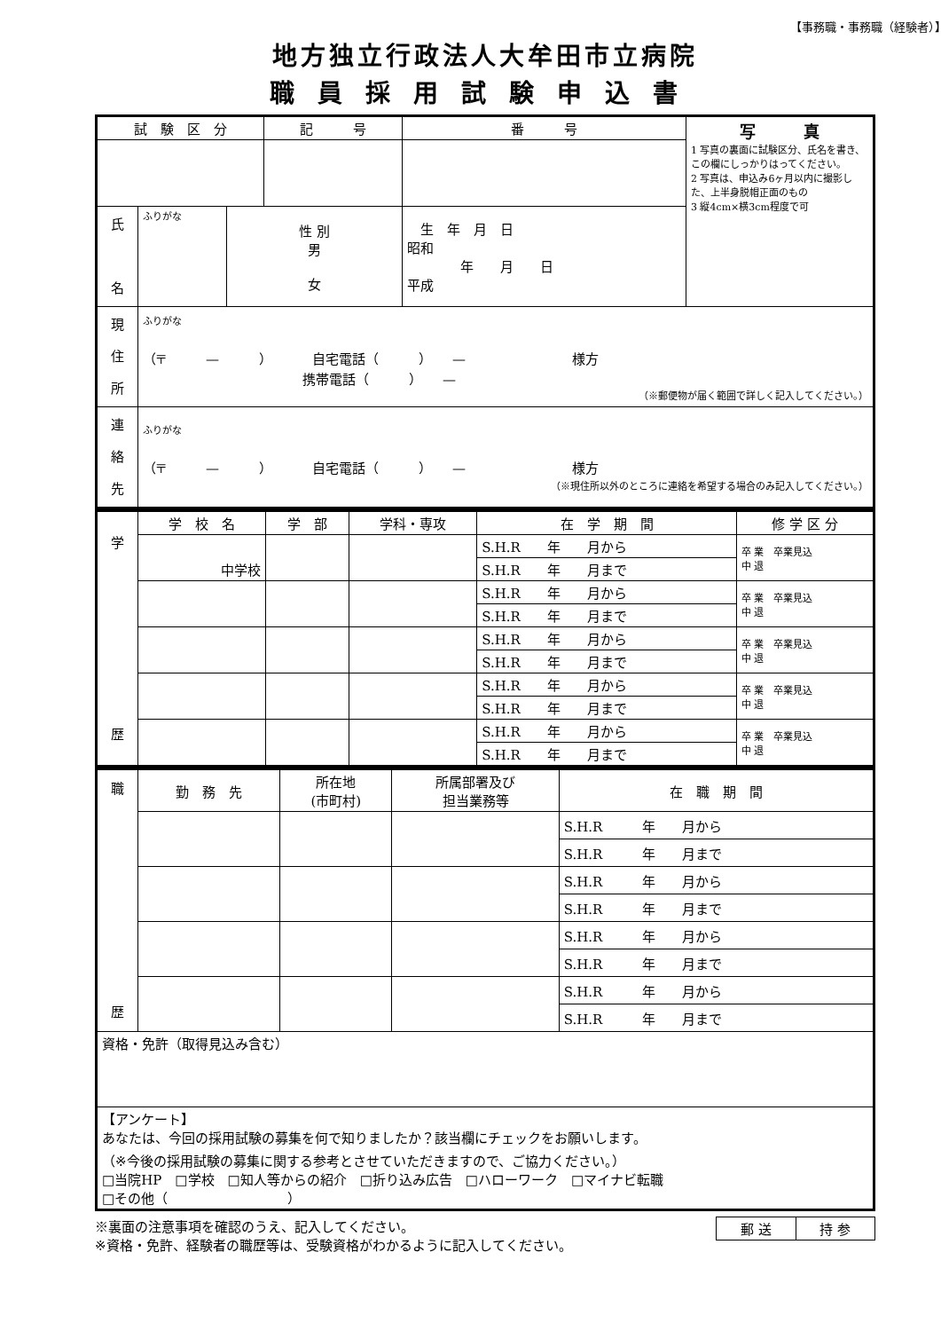【事務職・事務職（経験者）】
地方独立行政法人大牟田市立病院
職員採用試験申込書
| 試 験 区 分 | | | 記 号 | | 番 号 | 写 真 1 写真の裏面に試験区分、氏名を書き、この欄にしっかりはってください。 2 写真は、申込み6ヶ月以内に撮影した、上半身脱帽正面のもの 3 縦4cm×横3cm程度で可 |
| 氏 名 | ふりがな | 性 別 男 女 | | 生 年 月 日 昭和 年 月 日 平成 | | |
| 現 住 所 | ふりがな （〒 — ） 自宅電話（ ） — 様方 携帯電話（ ） — （※郵便物が届く範囲で詳しく記入してください。） | | | | | |
| 連 絡 先 | ふりがな （〒 — ） 自宅電話（ ） — 様方 （※現住所以外のところに連絡を希望する場合のみ記入してください。） | | | | | |
| 学 歴 | 学 校 名 | 学 部 | 学科・専攻 | 在 学 期 間 | 修 学 区 分 |
| | 中学校 | | | S.H.R 年 月から | 卒 業 卒業見込 中 退 |
| | | | | S.H.R 年 月まで | |
| | | | | S.H.R 年 月から | 卒 業 卒業見込 中 退 |
| | | | | S.H.R 年 月まで | |
| | | | | S.H.R 年 月から | 卒 業 卒業見込 中 退 |
| | | | | S.H.R 年 月まで | |
| | | | | S.H.R 年 月から | 卒 業 卒業見込 中 退 |
| | | | | S.H.R 年 月まで | |
| | | | | S.H.R 年 月から | 卒 業 卒業見込 中 退 |
| | | | | S.H.R 年 月まで | |
| 職 歴 | 勤 務 先 | 所在地 (市町村) | 所属部署及び 担当業務等 | 在 職 期 間 |
| | | | | S.H.R 年 月から |
| | | | | S.H.R 年 月まで |
| | | | | S.H.R 年 月から |
| | | | | S.H.R 年 月まで |
| | | | | S.H.R 年 月から |
| | | | | S.H.R 年 月まで |
| | | | | S.H.R 年 月から |
| | | | | S.H.R 年 月まで |
| 資格・免許（取得見込み含む） | | | | |
| 【アンケート】 あなたは、今回の採用試験の募集を何で知りましたか？該当欄にチェックをお願いします。 （※今後の採用試験の募集に関する参考とさせていただきますので、ご協力ください。） □当院HP □学校 □知人等からの紹介 □折り込み広告 □ハローワーク □マイナビ転職 □その他（ ） | | | | |
| 郵 送 | 持 参 |
※裏面の注意事項を確認のうえ、記入してください。
※資格・免許、経験者の職歴等は、受験資格がわかるように記入してください。